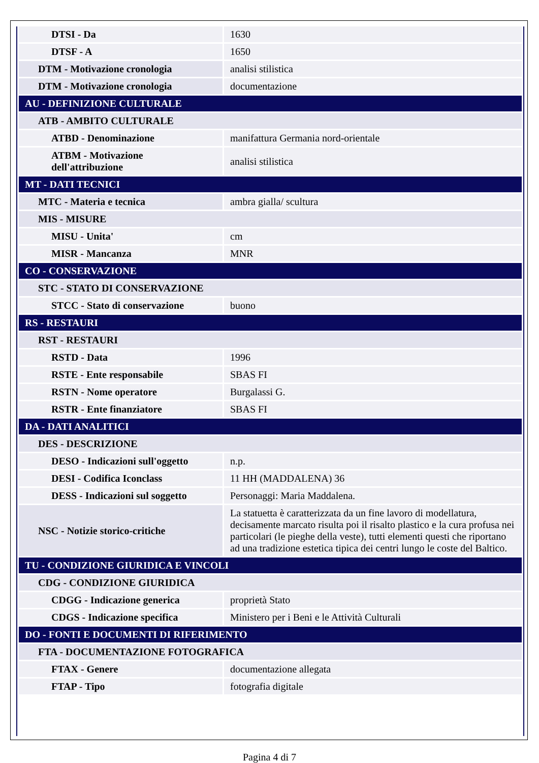| DTSI - Da | 1630 |
| DTSF - A | 1650 |
| DTM - Motivazione cronologia | analisi stilistica |
| DTM - Motivazione cronologia | documentazione |
| AU - DEFINIZIONE CULTURALE | |
| ATB - AMBITO CULTURALE | |
| ATBD - Denominazione | manifattura Germania nord-orientale |
| ATBM - Motivazione dell'attribuzione | analisi stilistica |
| MT - DATI TECNICI | |
| MTC - Materia e tecnica | ambra gialla/ scultura |
| MIS - MISURE | |
| MISU - Unita' | cm |
| MISR - Mancanza | MNR |
| CO - CONSERVAZIONE | |
| STC - STATO DI CONSERVAZIONE | |
| STCC - Stato di conservazione | buono |
| RS - RESTAURI | |
| RST - RESTAURI | |
| RSTD - Data | 1996 |
| RSTE - Ente responsabile | SBAS FI |
| RSTN - Nome operatore | Burgalassi G. |
| RSTR - Ente finanziatore | SBAS FI |
| DA - DATI ANALITICI | |
| DES - DESCRIZIONE | |
| DESO - Indicazioni sull'oggetto | n.p. |
| DESI - Codifica Iconclass | 11 HH (MADDALENA) 36 |
| DESS - Indicazioni sul soggetto | Personaggi: Maria Maddalena. |
| NSC - Notizie storico-critiche | La statuetta è caratterizzata da un fine lavoro di modellatura, decisamente marcato risulta poi il risalto plastico e la cura profusa nei particolari (le pieghe della veste), tutti elementi questi che riportano ad una tradizione estetica tipica dei centri lungo le coste del Baltico. |
| TU - CONDIZIONE GIURIDICA E VINCOLI | |
| CDG - CONDIZIONE GIURIDICA | |
| CDGG - Indicazione generica | proprietà Stato |
| CDGS - Indicazione specifica | Ministero per i Beni e le Attività Culturali |
| DO - FONTI E DOCUMENTI DI RIFERIMENTO | |
| FTA - DOCUMENTAZIONE FOTOGRAFICA | |
| FTAX - Genere | documentazione allegata |
| FTAP - Tipo | fotografia digitale |
Pagina 4 di 7